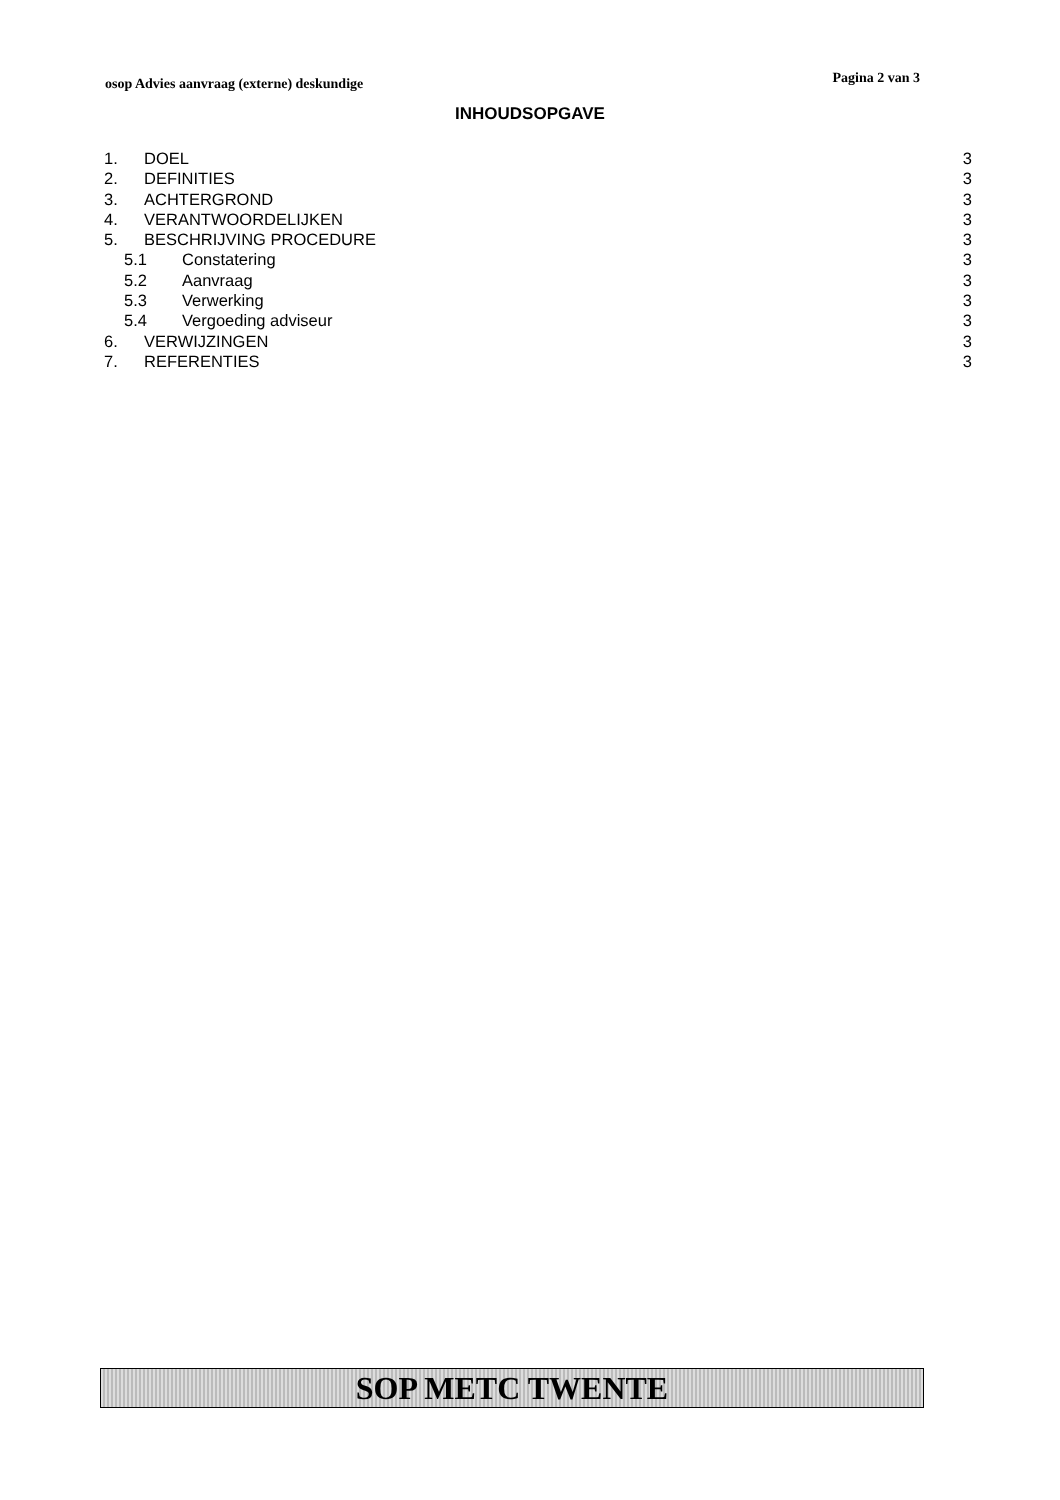osop Advies aanvraag (externe) deskundige Pagina 2 van 3
INHOUDSOPGAVE
1. DOEL 3
2. DEFINITIES 3
3. ACHTERGROND 3
4. VERANTWOORDELIJKEN 3
5. BESCHRIJVING PROCEDURE 3
5.1 Constatering 3
5.2 Aanvraag 3
5.3 Verwerking 3
5.4 Vergoeding adviseur 3
6. VERWIJZINGEN 3
7. REFERENTIES 3
SOP METC TWENTE